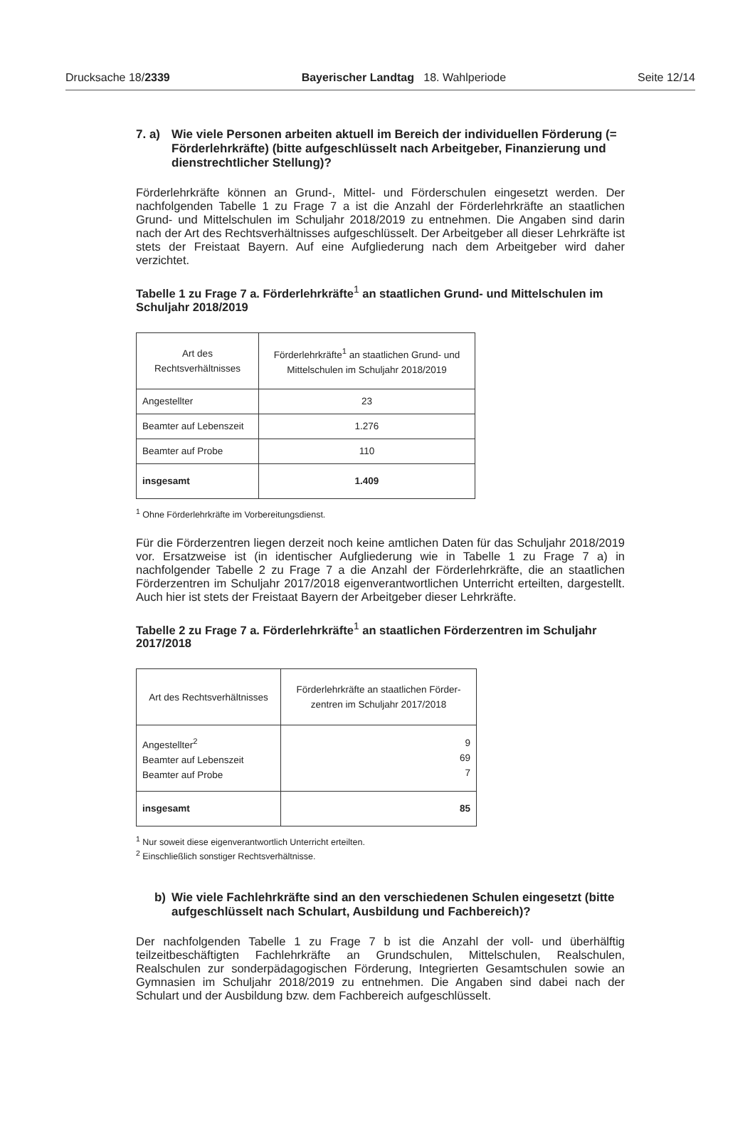Drucksache 18/2339 Bayerischer Landtag 18. Wahlperiode Seite 12/14
7. a) Wie viele Personen arbeiten aktuell im Bereich der individuellen Förderung (= Förderlehrkräfte) (bitte aufgeschlüsselt nach Arbeitgeber, Finanzierung und dienstrechtlicher Stellung)?
Förderlehrkräfte können an Grund-, Mittel- und Förderschulen eingesetzt werden. Der nachfolgenden Tabelle 1 zu Frage 7 a ist die Anzahl der Förderlehrkräfte an staatlichen Grund- und Mittelschulen im Schuljahr 2018/2019 zu entnehmen. Die Angaben sind darin nach der Art des Rechtsverhältnisses aufgeschlüsselt. Der Arbeitgeber all dieser Lehrkräfte ist stets der Freistaat Bayern. Auf eine Aufgliederung nach dem Arbeitgeber wird daher verzichtet.
Tabelle 1 zu Frage 7 a. Förderlehrkräfte<sup>1</sup> an staatlichen Grund- und Mittelschulen im Schuljahr 2018/2019
| Art des Rechtsverhältnisses | Förderlehrkräfte<sup>1</sup> an staatlichen Grund- und Mittelschulen im Schuljahr 2018/2019 |
| --- | --- |
| Angestellter | 23 |
| Beamter auf Lebenszeit | 1.276 |
| Beamter auf Probe | 110 |
| insgesamt | 1.409 |
<sup>1</sup> Ohne Förderlehrkräfte im Vorbereitungsdienst.
Für die Förderzentren liegen derzeit noch keine amtlichen Daten für das Schuljahr 2018/2019 vor. Ersatzweise ist (in identischer Aufgliederung wie in Tabelle 1 zu Frage 7 a) in nachfolgender Tabelle 2 zu Frage 7 a die Anzahl der Förderlehrkräfte, die an staatlichen Förderzentren im Schuljahr 2017/2018 eigenverantwortlichen Unterricht erteilten, dargestellt. Auch hier ist stets der Freistaat Bayern der Arbeitgeber dieser Lehrkräfte.
Tabelle 2 zu Frage 7 a. Förderlehrkräfte<sup>1</sup> an staatlichen Förderzentren im Schuljahr 2017/2018
| Art des Rechtsverhältnisses | Förderlehrkräfte an staatlichen Förder- zentren im Schuljahr 2017/2018 |
| --- | --- |
| Angestellter<sup>2</sup> Beamter auf Lebenszeit Beamter auf Probe | 9 69 7 |
| insgesamt | 85 |
<sup>1</sup> Nur soweit diese eigenverantwortlich Unterricht erteilten.
<sup>2</sup> Einschließlich sonstiger Rechtsverhältnisse.
b) Wie viele Fachlehrkräfte sind an den verschiedenen Schulen eingesetzt (bitte aufgeschlüsselt nach Schulart, Ausbildung und Fachbereich)?
Der nachfolgenden Tabelle 1 zu Frage 7 b ist die Anzahl der voll- und überhälftig teilzeitbeschäftigten Fachlehrkräfte an Grundschulen, Mittelschulen, Realschulen, Realschulen zur sonderpädagogischen Förderung, Integrierten Gesamtschulen sowie an Gymnasien im Schuljahr 2018/2019 zu entnehmen. Die Angaben sind dabei nach der Schulart und der Ausbildung bzw. dem Fachbereich aufgeschlüsselt.